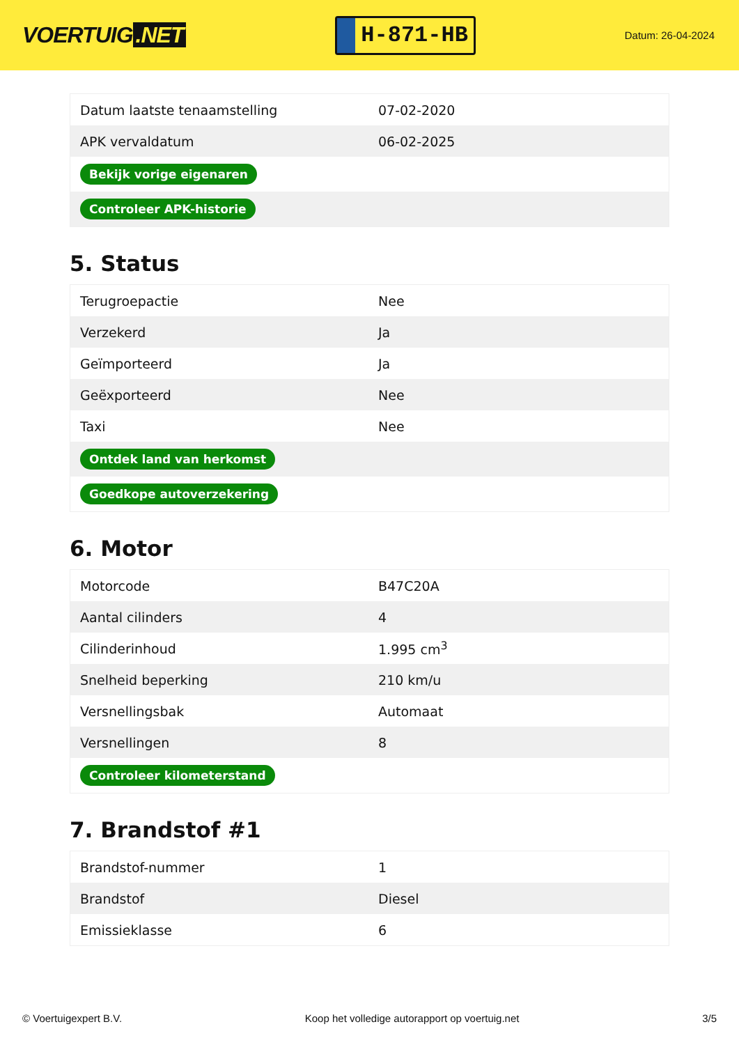VOERTUIG.NET
H-871-HB
Datum: 26-04-2024
| Datum laatste tenaamstelling | 07-02-2020 |
| APK vervaldatum | 06-02-2025 |
| Bekijk vorige eigenaren | |
| Controleer APK-historie | |
5. Status
| Terugroepactie | Nee |
| Verzekerd | Ja |
| Geïmporteerd | Ja |
| Geëxporteerd | Nee |
| Taxi | Nee |
| Ontdek land van herkomst | |
| Goedkope autoverzekering | |
6. Motor
| Motorcode | B47C20A |
| Aantal cilinders | 4 |
| Cilinderinhoud | 1.995 cm<sup>3</sup> |
| Snelheid beperking | 210 km/u |
| Versnellingsbak | Automaat |
| Versnellingen | 8 |
| Controleer kilometerstand | |
7. Brandstof #1
| Brandstof-nummer | 1 |
| Brandstof | Diesel |
| Emissieklasse | 6 |
© Voertuigexpert B.V. Koop het volledige autorapport op voertuig.net 3/5